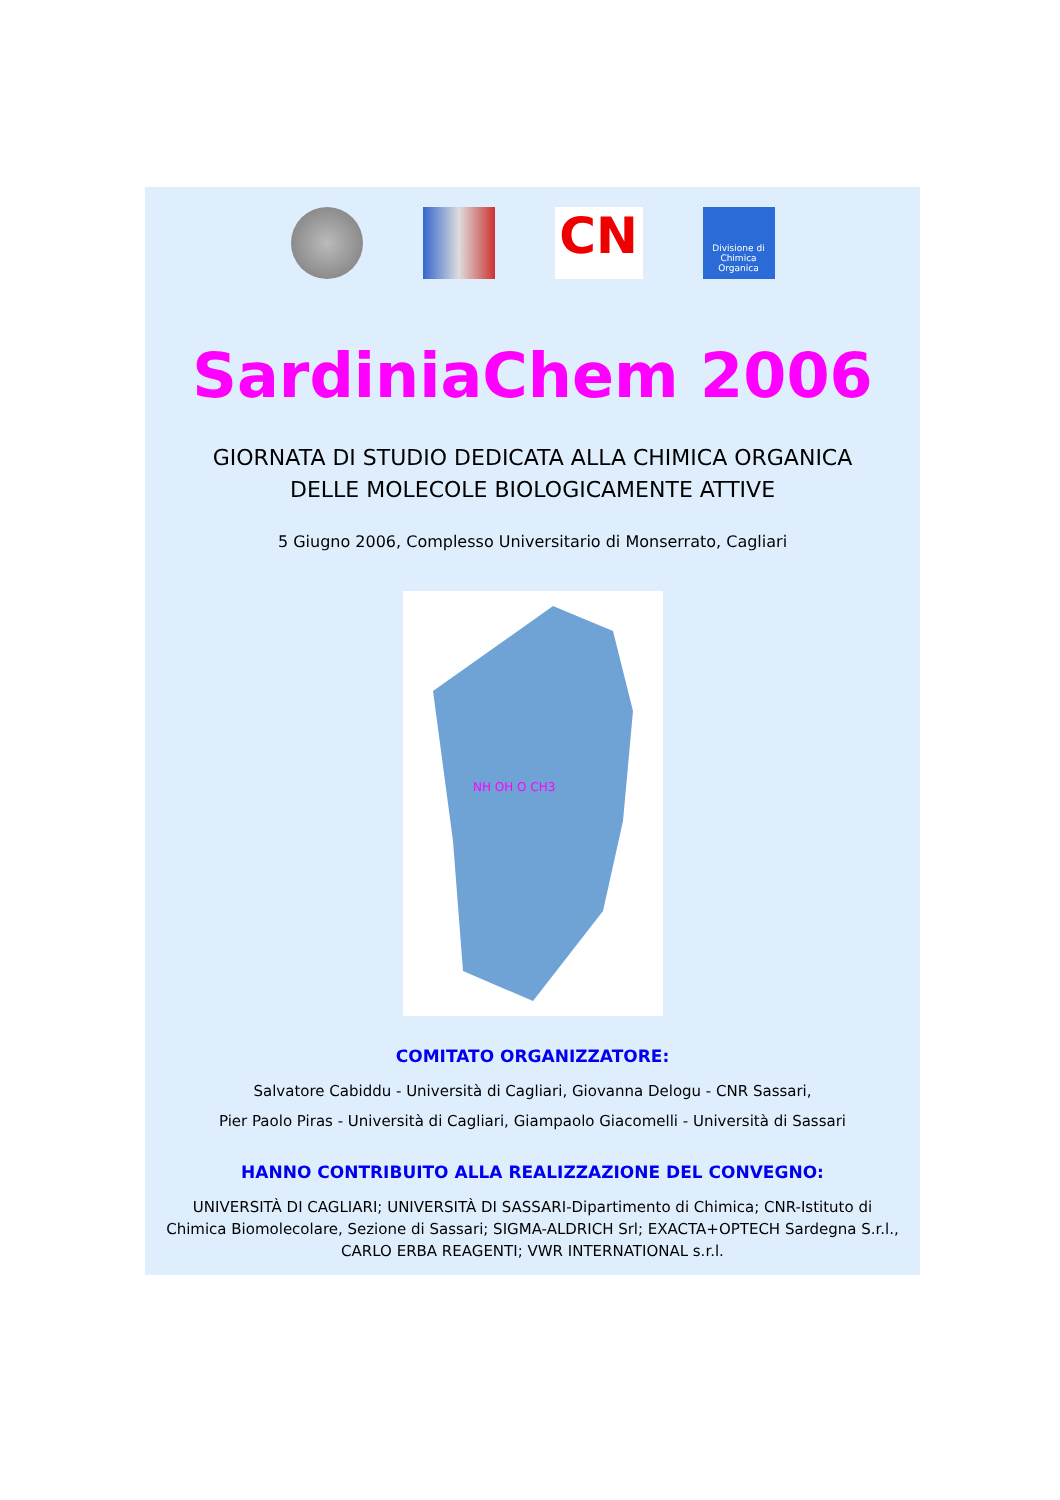CN
Divisione di Chimica Organica
SardiniaChem 2006
GIORNATA DI STUDIO DEDICATA ALLA CHIMICA ORGANICA
DELLE MOLECOLE BIOLOGICAMENTE ATTIVE
5 Giugno 2006, Complesso Universitario di Monserrato, Cagliari
NH OH O CH3
COMITATO ORGANIZZATORE:
Salvatore Cabiddu - Università di Cagliari, Giovanna Delogu - CNR Sassari,
Pier Paolo Piras - Università di Cagliari, Giampaolo Giacomelli - Università di Sassari
HANNO CONTRIBUITO ALLA REALIZZAZIONE DEL CONVEGNO:
UNIVERSITÀ DI CAGLIARI; UNIVERSITÀ DI SASSARI-Dipartimento di Chimica; CNR-Istituto di Chimica Biomolecolare, Sezione di Sassari; SIGMA-ALDRICH Srl; EXACTA+OPTECH Sardegna S.r.l., CARLO ERBA REAGENTI; VWR INTERNATIONAL s.r.l.